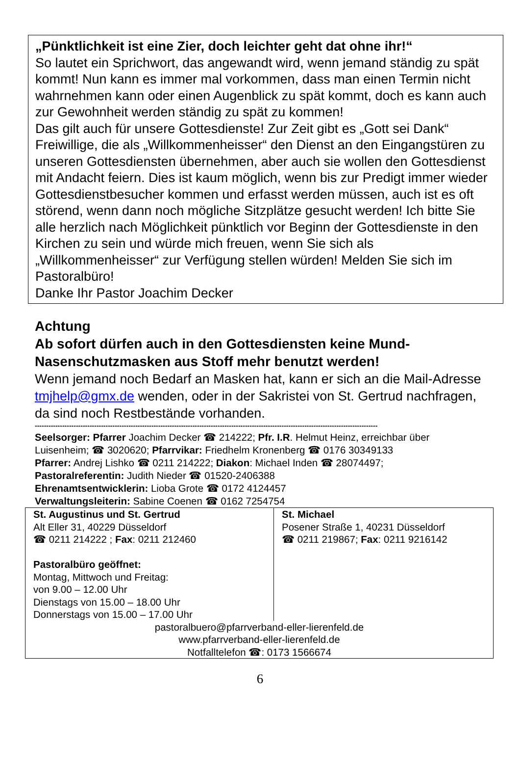„Pünktlichkeit ist eine Zier, doch leichter geht dat ohne ihr!“
So lautet ein Sprichwort, das angewandt wird, wenn jemand ständig zu spät kommt! Nun kann es immer mal vorkommen, dass man einen Termin nicht wahrnehmen kann oder einen Augenblick zu spät kommt, doch es kann auch zur Gewohnheit werden ständig zu spät zu kommen!
Das gilt auch für unsere Gottesdienste! Zur Zeit gibt es „Gott sei Dank“ Freiwillige, die als „Willkommenheisser“ den Dienst an den Eingangstüren zu unseren Gottesdiensten übernehmen, aber auch sie wollen den Gottesdienst mit Andacht feiern. Dies ist kaum möglich, wenn bis zur Predigt immer wieder Gottesdienstbesucher kommen und erfasst werden müssen, auch ist es oft störend, wenn dann noch mögliche Sitzplätze gesucht werden! Ich bitte Sie alle herzlich nach Möglichkeit pünktlich vor Beginn der Gottesdienste in den Kirchen zu sein und würde mich freuen, wenn Sie sich als „Willkommenheisser“ zur Verfügung stellen würden! Melden Sie sich im Pastoralbüro!
Danke Ihr Pastor Joachim Decker
Achtung
Ab sofort dürfen auch in den Gottesdiensten keine Mund-Nasenschutzmasken aus Stoff mehr benutzt werden!
Wenn jemand noch Bedarf an Masken hat, kann er sich an die Mail-Adresse tmjhelp@gmx.de wenden, oder in der Sakristei von St. Gertrud nachfragen, da sind noch Restbestände vorhanden.
------------------------------------------------------------------------------------------------------------------------------------------------------
Seelsorger: Pfarrer Joachim Decker ☎ 214222; Pfr. I.R. Helmut Heinz, erreichbar über Luisenheim; ☎ 3020620; Pfarrvikar: Friedhelm Kronenberg ☎ 0176 30349133
Pfarrer: Andrej Lishko ☎ 0211 214222; Diakon: Michael Inden ☎ 28074497;
Pastoralreferentin: Judith Nieder ☎ 01520-2406388
Ehrenamtsentwicklerin: Lioba Grote ☎ 0172 4124457
Verwaltungsleiterin: Sabine Coenen ☎ 0162 7254754
| St. Augustinus und St. Gertrud Alt Eller 31, 40229 Düsseldorf ☎ 0211 214222 ; Fax : 0211 212460 Pastoralbüro geöffnet: Montag, Mittwoch und Freitag: von 9.00 – 12.00 Uhr Dienstags von 15.00 – 18.00 Uhr Donnerstags von 15.00 – 17.00 Uhr | St. Michael Posener Straße 1, 40231 Düsseldorf ☎ 0211 219867; Fax : 0211 9216142 |
| pastoralbuero@pfarrverband-eller-lierenfeld.de www.pfarrverband-eller-lierenfeld.de Notfalltelefon ☎: 0173 1566674 | |
6